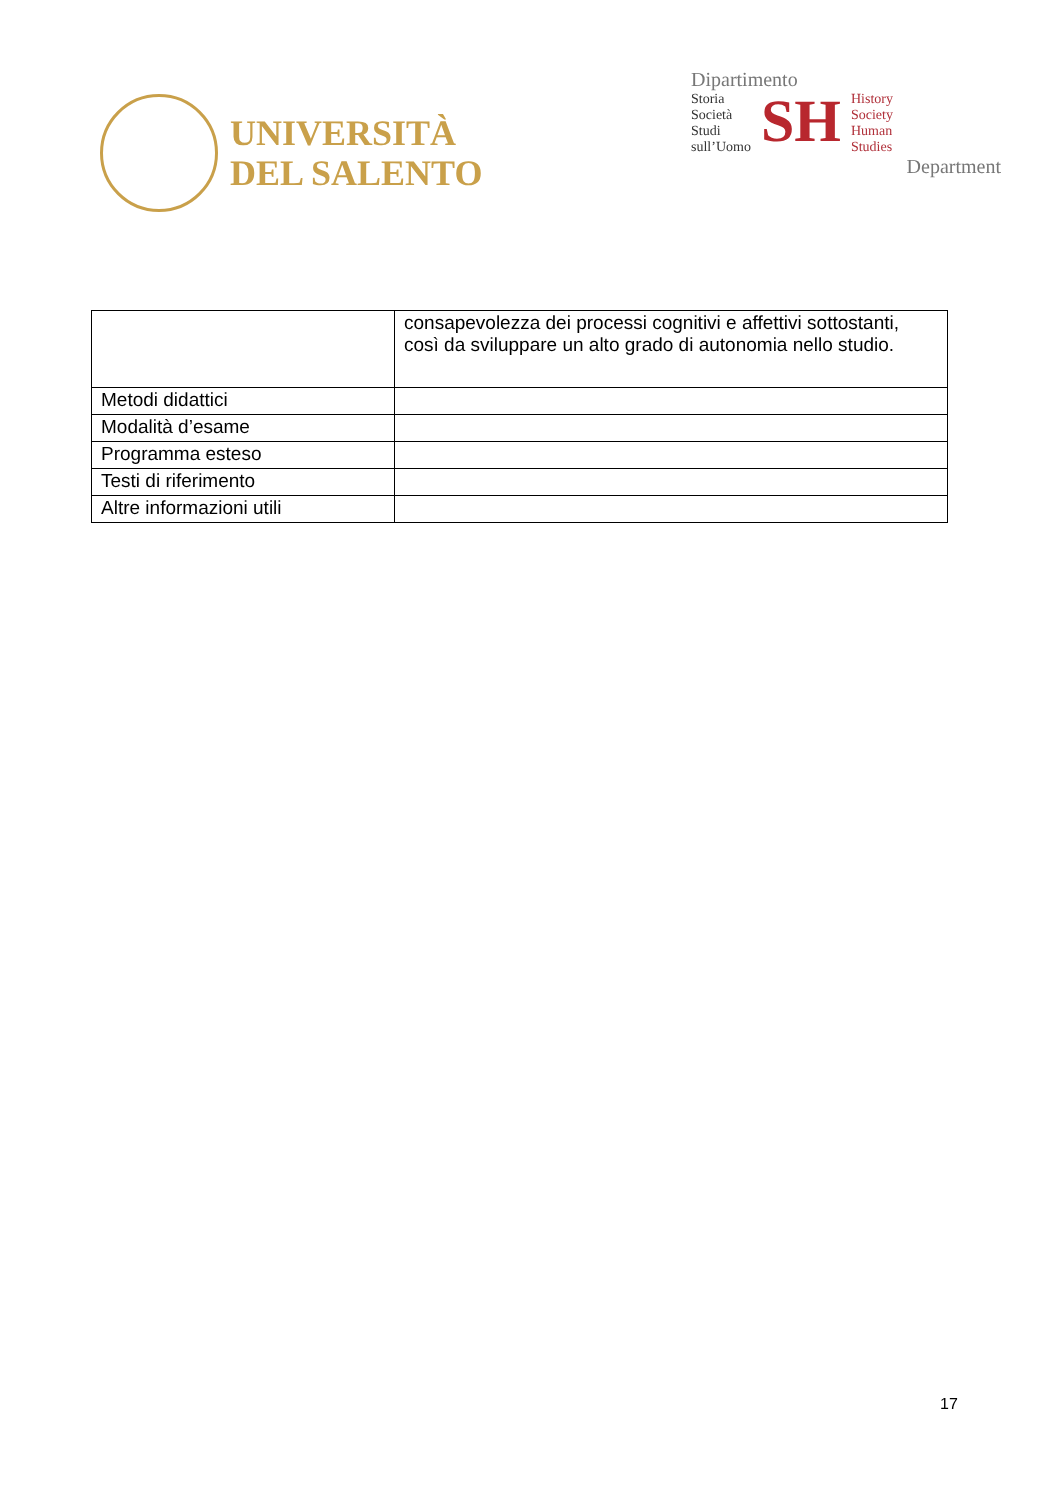UNIVERSITÀ
DEL SALENTO
Dipartimento
Storia
Società
Studi
sull’Uomo
SH
History
Society
Human
Studies
Department
| | consapevolezza dei processi cognitivi e affettivi sottostanti, così da sviluppare un alto grado di autonomia nello studio. |
| Metodi didattici | |
| Modalità d’esame | |
| Programma esteso | |
| Testi di riferimento | |
| Altre informazioni utili | |
17